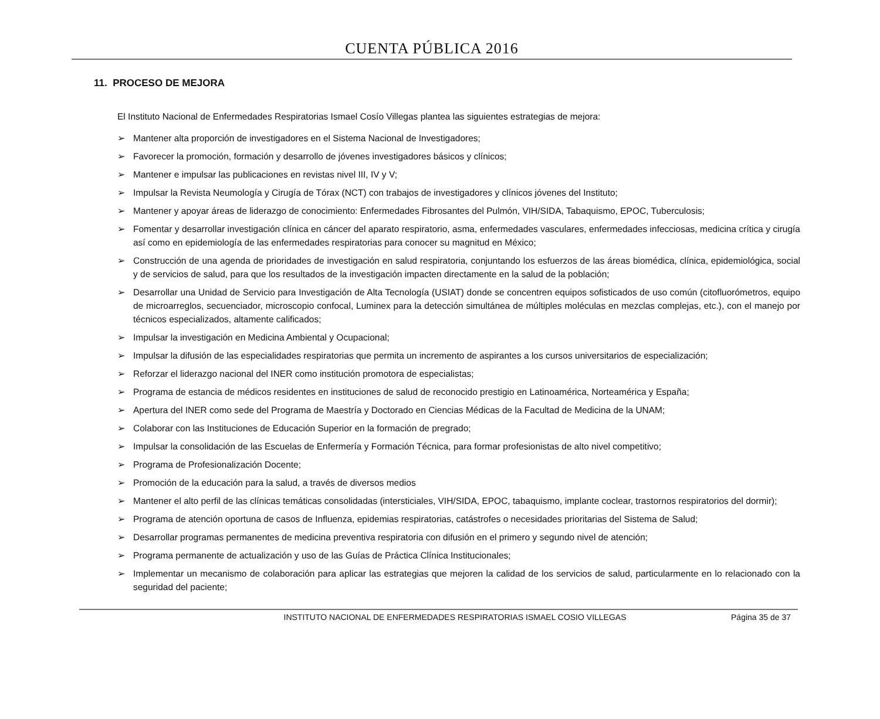CUENTA PÚBLICA 2016
11. PROCESO DE MEJORA
El Instituto Nacional de Enfermedades Respiratorias Ismael Cosío Villegas plantea las siguientes estrategias de mejora:
➢ Mantener alta proporción de investigadores en el Sistema Nacional de Investigadores;
➢ Favorecer la promoción, formación y desarrollo de jóvenes investigadores básicos y clínicos;
➢ Mantener e impulsar las publicaciones en revistas nivel III, IV y V;
➢ Impulsar la Revista Neumología y Cirugía de Tórax (NCT) con trabajos de investigadores y clínicos jóvenes del Instituto;
➢ Mantener y apoyar áreas de liderazgo de conocimiento: Enfermedades Fibrosantes del Pulmón, VIH/SIDA, Tabaquismo, EPOC, Tuberculosis;
➢ Fomentar y desarrollar investigación clínica en cáncer del aparato respiratorio, asma, enfermedades vasculares, enfermedades infecciosas, medicina crítica y cirugía así como en epidemiología de las enfermedades respiratorias para conocer su magnitud en México;
➢ Construcción de una agenda de prioridades de investigación en salud respiratoria, conjuntando los esfuerzos de las áreas biomédica, clínica, epidemiológica, social y de servicios de salud, para que los resultados de la investigación impacten directamente en la salud de la población;
➢ Desarrollar una Unidad de Servicio para Investigación de Alta Tecnología (USIAT) donde se concentren equipos sofisticados de uso común (citofluorómetros, equipo de microarreglos, secuenciador, microscopio confocal, Luminex para la detección simultánea de múltiples moléculas en mezclas complejas, etc.), con el manejo por técnicos especializados, altamente calificados;
➢ Impulsar la investigación en Medicina Ambiental y Ocupacional;
➢ Impulsar la difusión de las especialidades respiratorias que permita un incremento de aspirantes a los cursos universitarios de especialización;
➢ Reforzar el liderazgo nacional del INER como institución promotora de especialistas;
➢ Programa de estancia de médicos residentes en instituciones de salud de reconocido prestigio en Latinoamérica, Norteamérica y España;
➢ Apertura del INER como sede del Programa de Maestría y Doctorado en Ciencias Médicas de la Facultad de Medicina de la UNAM;
➢ Colaborar con las Instituciones de Educación Superior en la formación de pregrado;
➢ Impulsar la consolidación de las Escuelas de Enfermería y Formación Técnica, para formar profesionistas de alto nivel competitivo;
➢ Programa de Profesionalización Docente;
➢ Promoción de la educación para la salud, a través de diversos medios
➢ Mantener el alto perfil de las clínicas temáticas consolidadas (intersticiales, VIH/SIDA, EPOC, tabaquismo, implante coclear, trastornos respiratorios del dormir);
➢ Programa de atención oportuna de casos de Influenza, epidemias respiratorias, catástrofes o necesidades prioritarias del Sistema de Salud;
➢ Desarrollar programas permanentes de medicina preventiva respiratoria con difusión en el primero y segundo nivel de atención;
➢ Programa permanente de actualización y uso de las Guías de Práctica Clínica Institucionales;
➢ Implementar un mecanismo de colaboración para aplicar las estrategias que mejoren la calidad de los servicios de salud, particularmente en lo relacionado con la seguridad del paciente;
INSTITUTO NACIONAL DE ENFERMEDADES RESPIRATORIAS ISMAEL COSIO VILLEGAS
Página 35 de 37